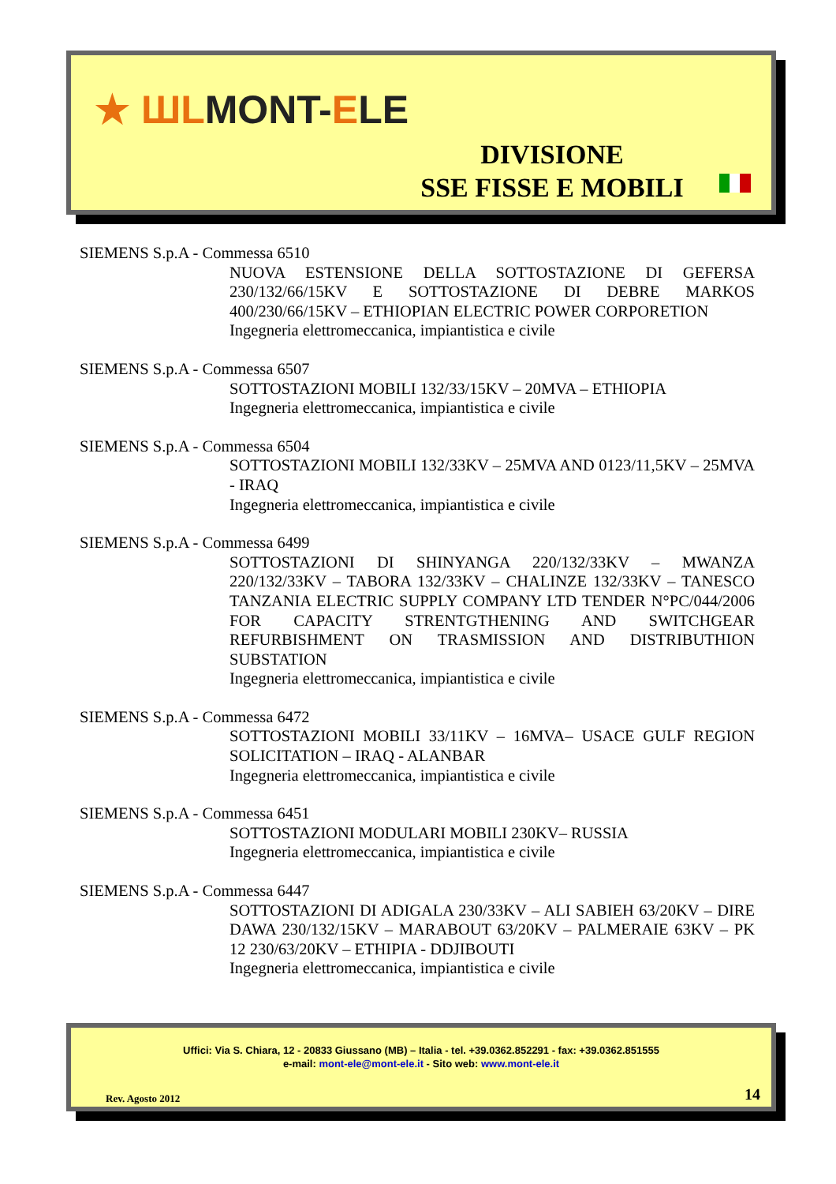★ ШLMONT-ELE
DIVISIONE
SSE FISSE E MOBILI
SIEMENS S.p.A - Commessa 6510
NUOVA ESTENSIONE DELLA SOTTOSTAZIONE DI GEFERSA 230/132/66/15KV E SOTTOSTAZIONE DI DEBRE MARKOS 400/230/66/15KV – ETHIOPIAN ELECTRIC POWER CORPORETION
Ingegneria elettromeccanica, impiantistica e civile
SIEMENS S.p.A - Commessa 6507
SOTTOSTAZIONI MOBILI 132/33/15KV – 20MVA – ETHIOPIA
Ingegneria elettromeccanica, impiantistica e civile
SIEMENS S.p.A - Commessa 6504
SOTTOSTAZIONI MOBILI 132/33KV – 25MVA AND 0123/11,5KV – 25MVA - IRAQ
Ingegneria elettromeccanica, impiantistica e civile
SIEMENS S.p.A - Commessa 6499
SOTTOSTAZIONI DI SHINYANGA 220/132/33KV – MWANZA 220/132/33KV – TABORA 132/33KV – CHALINZE 132/33KV – TANESCO TANZANIA ELECTRIC SUPPLY COMPANY LTD TENDER N°PC/044/2006 FOR CAPACITY STRENTGTHENING AND SWITCHGEAR REFURBISHMENT ON TRASMISSION AND DISTRIBUTHION SUBSTATION
Ingegneria elettromeccanica, impiantistica e civile
SIEMENS S.p.A - Commessa 6472
SOTTOSTAZIONI MOBILI 33/11KV – 16MVA– USACE GULF REGION SOLICITATION – IRAQ - ALANBAR
Ingegneria elettromeccanica, impiantistica e civile
SIEMENS S.p.A - Commessa 6451
SOTTOSTAZIONI MODULARI MOBILI 230KV– RUSSIA
Ingegneria elettromeccanica, impiantistica e civile
SIEMENS S.p.A - Commessa 6447
SOTTOSTAZIONI DI ADIGALA 230/33KV – ALI SABIEH 63/20KV – DIRE DAWA 230/132/15KV – MARABOUT 63/20KV – PALMERAIE 63KV – PK 12 230/63/20KV – ETHIPIA - DDJIBOUTI
Ingegneria elettromeccanica, impiantistica e civile
Uffici: Via S. Chiara, 12 - 20833 Giussano (MB) – Italia - tel. +39.0362.852291 - fax: +39.0362.851555
e-mail: mont-ele@mont-ele.it - Sito web: www.mont-ele.it
Rev. Agosto 2012 14